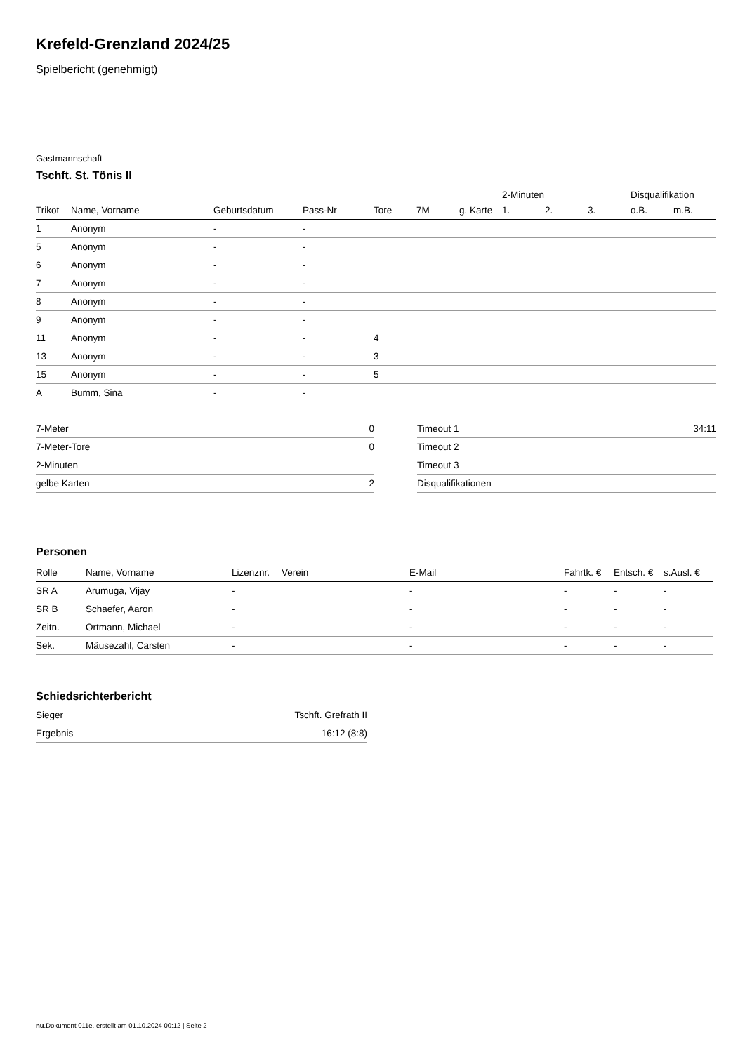Krefeld-Grenzland 2024/25
Spielbericht (genehmigt)
Gastmannschaft
Tschft. St. Tönis II
| | | | | | | | 2-Minuten | | | Disqualifikation | |
| --- | --- | --- | --- | --- | --- | --- | --- | --- | --- | --- | --- |
| Trikot | Name, Vorname | Geburtsdatum | Pass-Nr | Tore | 7M | g. Karte | 1. | 2. | 3. | o.B. | m.B. |
| 1 | Anonym | - | - | | | | | | | | |
| 5 | Anonym | - | - | | | | | | | | |
| 6 | Anonym | - | - | | | | | | | | |
| 7 | Anonym | - | - | | | | | | | | |
| 8 | Anonym | - | - | | | | | | | | |
| 9 | Anonym | - | - | | | | | | | | |
| 11 | Anonym | - | - | 4 | | | | | | | |
| 13 | Anonym | - | - | 3 | | | | | | | |
| 15 | Anonym | - | - | 5 | | | | | | | |
| A | Bumm, Sina | - | - | | | | | | | | |
| 7-Meter | 0 |
| 7-Meter-Tore | 0 |
| 2-Minuten | |
| gelbe Karten | 2 |
| Timeout 1 | 34:11 |
| Timeout 2 | |
| Timeout 3 | |
| Disqualifikationen | |
Personen
| Rolle | Name, Vorname | Lizenznr. | Verein | E-Mail | Fahrtk. € | Entsch. € | s.Ausl. € |
| --- | --- | --- | --- | --- | --- | --- | --- |
| SR A | Arumuga, Vijay | - | | - | - | - | - |
| SR B | Schaefer, Aaron | - | | - | - | - | - |
| Zeitn. | Ortmann, Michael | - | | - | - | - | - |
| Sek. | Mäusezahl, Carsten | - | | - | - | - | - |
Schiedsrichterbericht
| Sieger | Tschft. Grefrath II |
| Ergebnis | 16:12 (8:8) |
nu.Dokument 011e, erstellt am 01.10.2024 00:12 | Seite 2